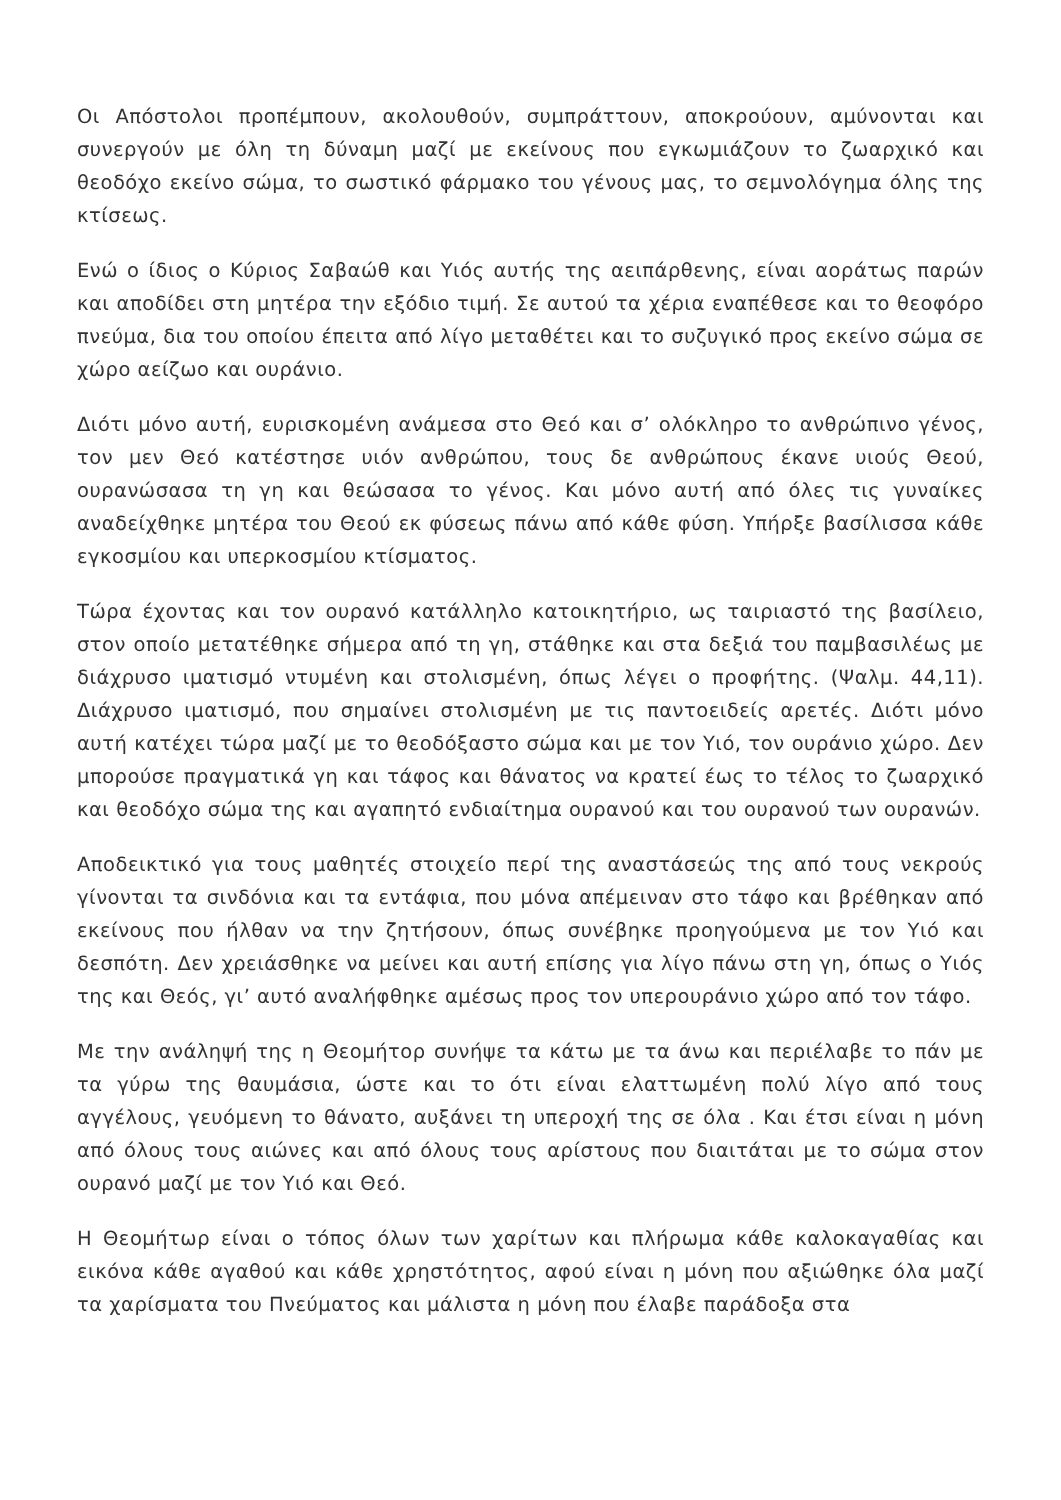Οι Απόστολοι προπέμπουν, ακολουθούν, συμπράττουν, αποκρούουν, αμύνονται και συνεργούν με όλη τη δύναμη μαζί με εκείνους που εγκωμιάζουν το ζωαρχικό και θεοδόχο εκείνο σώμα, το σωστικό φάρμακο του γένους μας, το σεμνολόγημα όλης της κτίσεως.
Ενώ ο ίδιος ο Κύριος Σαβαώθ και Υιός αυτής της αειπάρθενης, είναι αοράτως παρών και αποδίδει στη μητέρα την εξόδιο τιμή. Σε αυτού τα χέρια εναπέθεσε και το θεοφόρο πνεύμα, δια του οποίου έπειτα από λίγο μεταθέτει και το συζυγικό προς εκείνο σώμα σε χώρο αείζωο και ουράνιο.
Διότι μόνο αυτή, ευρισκομένη ανάμεσα στο Θεό και σ’ ολόκληρο το ανθρώπινο γένος, τον μεν Θεό κατέστησε υιόν ανθρώπου, τους δε ανθρώπους έκανε υιούς Θεού, ουρανώσασα τη γη και θεώσασα το γένος. Και μόνο αυτή από όλες τις γυναίκες αναδείχθηκε μητέρα του Θεού εκ φύσεως πάνω από κάθε φύση. Υπήρξε βασίλισσα κάθε εγκοσμίου και υπερκοσμίου κτίσματος.
Τώρα έχοντας και τον ουρανό κατάλληλο κατοικητήριο, ως ταιριαστό της βασίλειο, στον οποίο μετατέθηκε σήμερα από τη γη, στάθηκε και στα δεξιά του παμβασιλέως με διάχρυσο ιματισμό ντυμένη και στολισμένη, όπως λέγει ο προφήτης. (Ψαλμ. 44,11). Διάχρυσο ιματισμό, που σημαίνει στολισμένη με τις παντοειδείς αρετές. Διότι μόνο αυτή κατέχει τώρα μαζί με το θεοδόξαστο σώμα και με τον Υιό, τον ουράνιο χώρο. Δεν μπορούσε πραγματικά γη και τάφος και θάνατος να κρατεί έως το τέλος το ζωαρχικό και θεοδόχο σώμα της και αγαπητό ενδιαίτημα ουρανού και του ουρανού των ουρανών.
Αποδεικτικό για τους μαθητές στοιχείο περί της αναστάσεώς της από τους νεκρούς γίνονται τα σινδόνια και τα εντάφια, που μόνα απέμειναν στο τάφο και βρέθηκαν από εκείνους που ήλθαν να την ζητήσουν, όπως συνέβηκε προηγούμενα με τον Υιό και δεσπότη. Δεν χρειάσθηκε να μείνει και αυτή επίσης για λίγο πάνω στη γη, όπως ο Υιός της και Θεός, γι’ αυτό αναλήφθηκε αμέσως προς τον υπερουράνιο χώρο από τον τάφο.
Με την ανάληψή της η Θεομήτορ συνήψε τα κάτω με τα άνω και περιέλαβε το πάν με τα γύρω της θαυμάσια, ώστε και το ότι είναι ελαττωμένη πολύ λίγο από τους αγγέλους, γευόμενη το θάνατο, αυξάνει τη υπεροχή της σε όλα . Και έτσι είναι η μόνη από όλους τους αιώνες και από όλους τους αρίστους που διαιτάται με το σώμα στον ουρανό μαζί με τον Υιό και Θεό.
Η Θεομήτωρ είναι ο τόπος όλων των χαρίτων και πλήρωμα κάθε καλοκαγαθίας και εικόνα κάθε αγαθού και κάθε χρηστότητος, αφού είναι η μόνη που αξιώθηκε όλα μαζί τα χαρίσματα του Πνεύματος και μάλιστα η μόνη που έλαβε παράδοξα στα